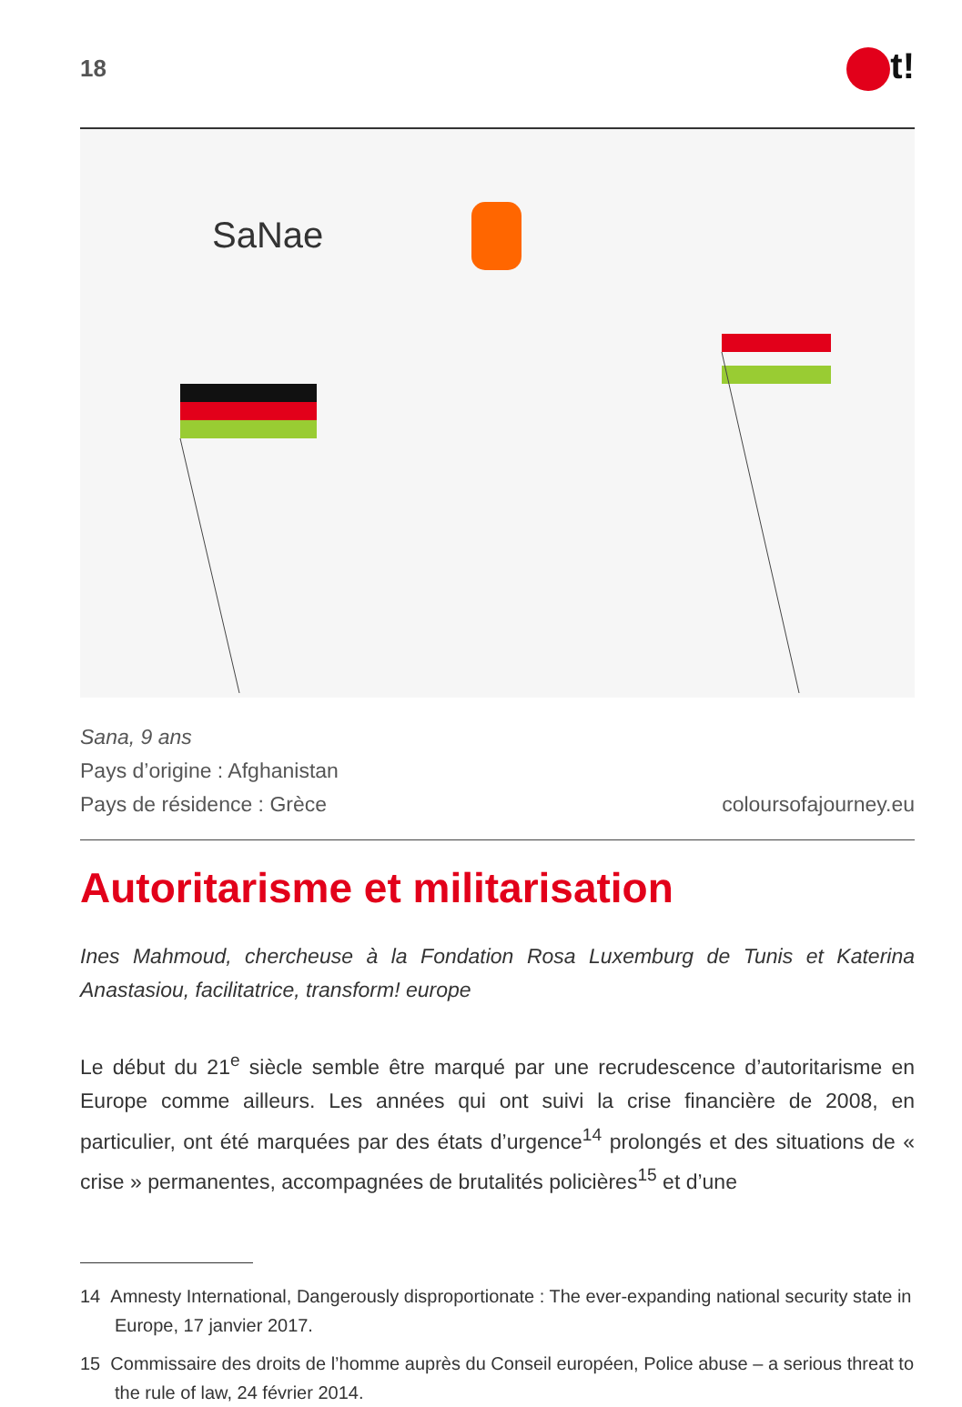18
t!
SaNae
Sana, 9 ans
Pays d’origine : Afghanistan
Pays de résidence : Grèce coloursofajourney.eu
Autoritarisme et militarisation
Ines Mahmoud, chercheuse à la Fondation Rosa Luxemburg de Tunis et Katerina Anastasiou, facilitatrice, transform! europe
Le début du 21<sup>e</sup> siècle semble être marqué par une recrudescence d’autoritarisme en Europe comme ailleurs. Les années qui ont suivi la crise financière de 2008, en particulier, ont été marquées par des états d’urgence<sup>14</sup> prolongés et des situations de « crise » permanentes, accompagnées de brutalités policières<sup>15</sup> et d’une
14 Amnesty International, Dangerously disproportionate : The ever-expanding national security state in Europe, 17 janvier 2017.
15 Commissaire des droits de l’homme auprès du Conseil européen, Police abuse – a serious threat to the rule of law, 24 février 2014.